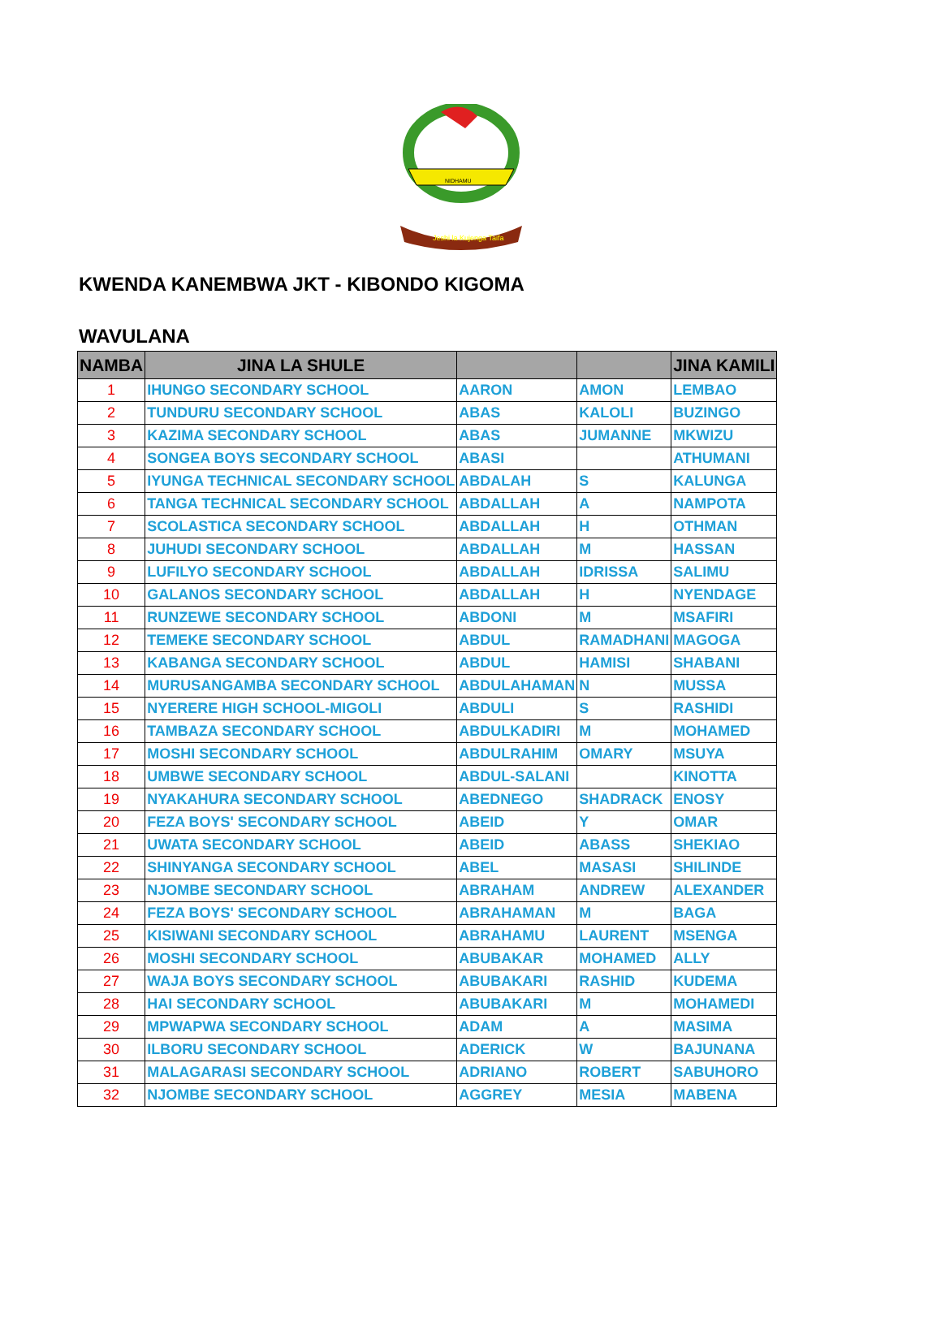Jeshi la Kujenga Taifa
NIDHAMU
KWENDA KANEMBWA JKT - KIBONDO KIGOMA
WAVULANA
| NAMBA | JINA LA SHULE | | | JINA KAMILI |
| --- | --- | --- | --- | --- |
| 1 | IHUNGO SECONDARY SCHOOL | AARON | AMON | LEMBAO |
| 2 | TUNDURU SECONDARY SCHOOL | ABAS | KALOLI | BUZINGO |
| 3 | KAZIMA SECONDARY SCHOOL | ABAS | JUMANNE | MKWIZU |
| 4 | SONGEA BOYS SECONDARY SCHOOL | ABASI | | ATHUMANI |
| 5 | IYUNGA TECHNICAL SECONDARY SCHOOL | ABDALAH | S | KALUNGA |
| 6 | TANGA TECHNICAL SECONDARY SCHOOL | ABDALLAH | A | NAMPOTA |
| 7 | SCOLASTICA SECONDARY SCHOOL | ABDALLAH | H | OTHMAN |
| 8 | JUHUDI SECONDARY SCHOOL | ABDALLAH | M | HASSAN |
| 9 | LUFILYO SECONDARY SCHOOL | ABDALLAH | IDRISSA | SALIMU |
| 10 | GALANOS SECONDARY SCHOOL | ABDALLAH | H | NYENDAGE |
| 11 | RUNZEWE SECONDARY SCHOOL | ABDONI | M | MSAFIRI |
| 12 | TEMEKE SECONDARY SCHOOL | ABDUL | RAMADHANI | MAGOGA |
| 13 | KABANGA SECONDARY SCHOOL | ABDUL | HAMISI | SHABANI |
| 14 | MURUSANGAMBA SECONDARY SCHOOL | ABDULAHAMAN | N | MUSSA |
| 15 | NYERERE HIGH SCHOOL-MIGOLI | ABDULI | S | RASHIDI |
| 16 | TAMBAZA SECONDARY SCHOOL | ABDULKADIRI | M | MOHAMED |
| 17 | MOSHI SECONDARY SCHOOL | ABDULRAHIM | OMARY | MSUYA |
| 18 | UMBWE SECONDARY SCHOOL | ABDUL-SALANI | | KINOTTA |
| 19 | NYAKAHURA SECONDARY SCHOOL | ABEDNEGO | SHADRACK | ENOSY |
| 20 | FEZA BOYS' SECONDARY SCHOOL | ABEID | Y | OMAR |
| 21 | UWATA SECONDARY SCHOOL | ABEID | ABASS | SHEKIAO |
| 22 | SHINYANGA SECONDARY SCHOOL | ABEL | MASASI | SHILINDE |
| 23 | NJOMBE SECONDARY SCHOOL | ABRAHAM | ANDREW | ALEXANDER |
| 24 | FEZA BOYS' SECONDARY SCHOOL | ABRAHAMAN | M | BAGA |
| 25 | KISIWANI SECONDARY SCHOOL | ABRAHAMU | LAURENT | MSENGA |
| 26 | MOSHI SECONDARY SCHOOL | ABUBAKAR | MOHAMED | ALLY |
| 27 | WAJA BOYS SECONDARY SCHOOL | ABUBAKARI | RASHID | KUDEMA |
| 28 | HAI SECONDARY SCHOOL | ABUBAKARI | M | MOHAMEDI |
| 29 | MPWAPWA SECONDARY SCHOOL | ADAM | A | MASIMA |
| 30 | ILBORU SECONDARY SCHOOL | ADERICK | W | BAJUNANA |
| 31 | MALAGARASI SECONDARY SCHOOL | ADRIANO | ROBERT | SABUHORO |
| 32 | NJOMBE SECONDARY SCHOOL | AGGREY | MESIA | MABENA |